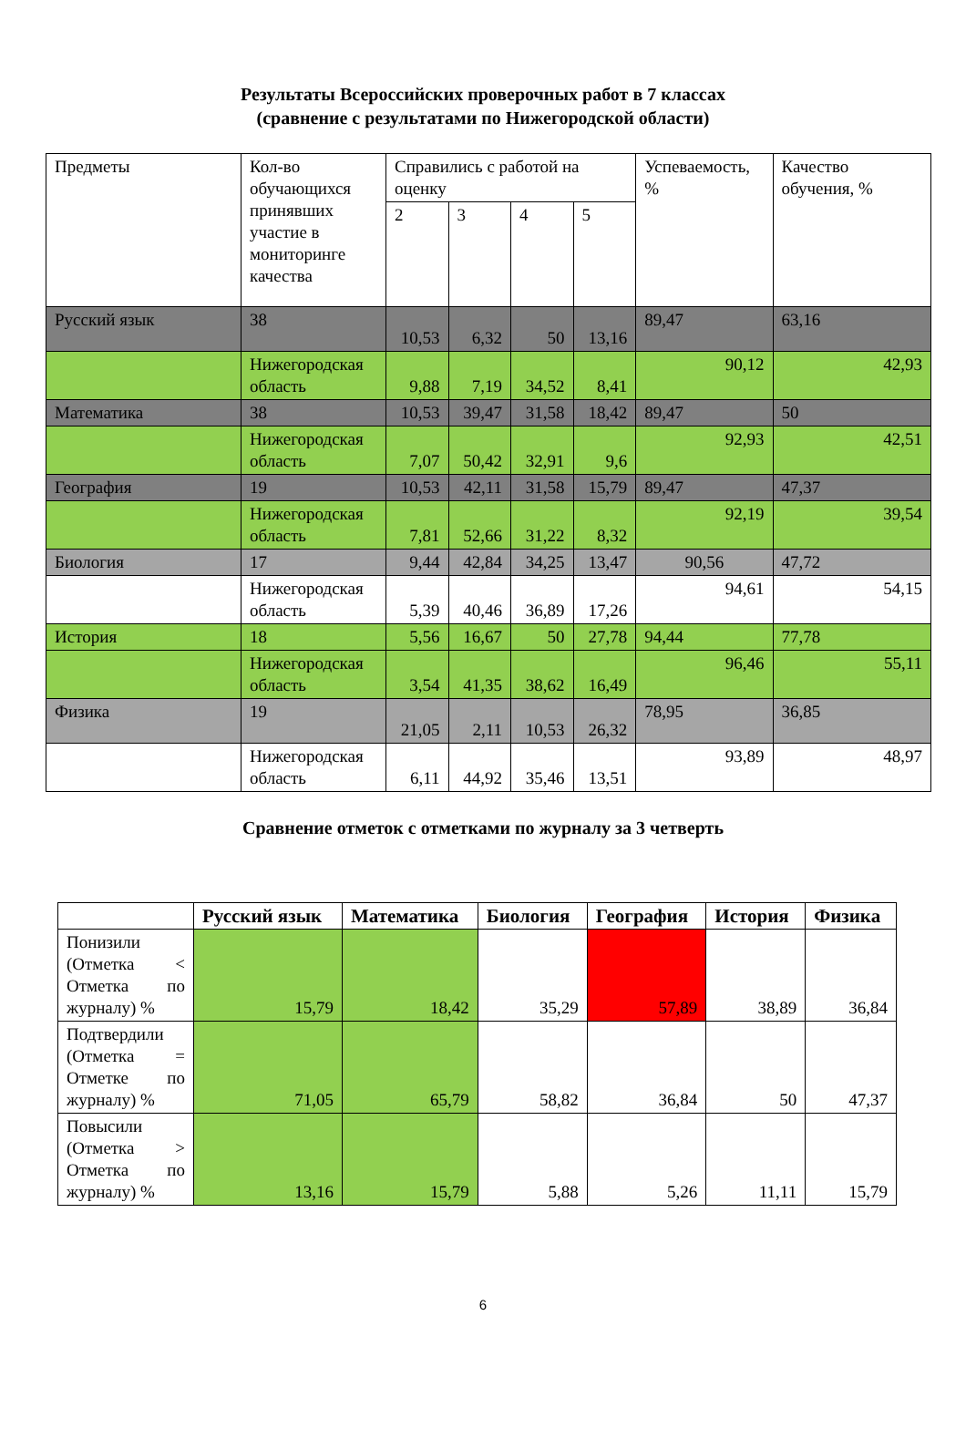Результаты Всероссийских проверочных работ в 7 классах
(сравнение с результатами по Нижегородской области)
| Предметы | Кол-во обучающихся принявших участие в мониторинге качества | Справились с работой на оценку | | | | Успеваемость, % | Качество обучения, % |
| | | 2 | 3 | 4 | 5 | | |
| Русский язык | 38 | 10,53 | 6,32 | 50 | 13,16 | 89,47 | 63,16 |
| | Нижегородская область | 9,88 | 7,19 | 34,52 | 8,41 | 90,12 | 42,93 |
| Математика | 38 | 10,53 | 39,47 | 31,58 | 18,42 | 89,47 | 50 |
| | Нижегородская область | 7,07 | 50,42 | 32,91 | 9,6 | 92,93 | 42,51 |
| География | 19 | 10,53 | 42,11 | 31,58 | 15,79 | 89,47 | 47,37 |
| | Нижегородская область | 7,81 | 52,66 | 31,22 | 8,32 | 92,19 | 39,54 |
| Биология | 17 | 9,44 | 42,84 | 34,25 | 13,47 | 90,56 | 47,72 |
| | Нижегородская область | 5,39 | 40,46 | 36,89 | 17,26 | 94,61 | 54,15 |
| История | 18 | 5,56 | 16,67 | 50 | 27,78 | 94,44 | 77,78 |
| | Нижегородская область | 3,54 | 41,35 | 38,62 | 16,49 | 96,46 | 55,11 |
| Физика | 19 | 21,05 | 2,11 | 10,53 | 26,32 | 78,95 | 36,85 |
| | Нижегородская область | 6,11 | 44,92 | 35,46 | 13,51 | 93,89 | 48,97 |
Сравнение отметок с отметками по журналу за 3 четверть
| | Русский язык | Математика | Биология | География | История | Физика |
| --- | --- | --- | --- | --- | --- | --- |
| Понизили (Отметка < Отметка по журналу) % | 15,79 | 18,42 | 35,29 | 57,89 | 38,89 | 36,84 |
| Подтвердили (Отметка = Отметке по журналу) % | 71,05 | 65,79 | 58,82 | 36,84 | 50 | 47,37 |
| Повысили (Отметка > Отметка по журналу) % | 13,16 | 15,79 | 5,88 | 5,26 | 11,11 | 15,79 |
6